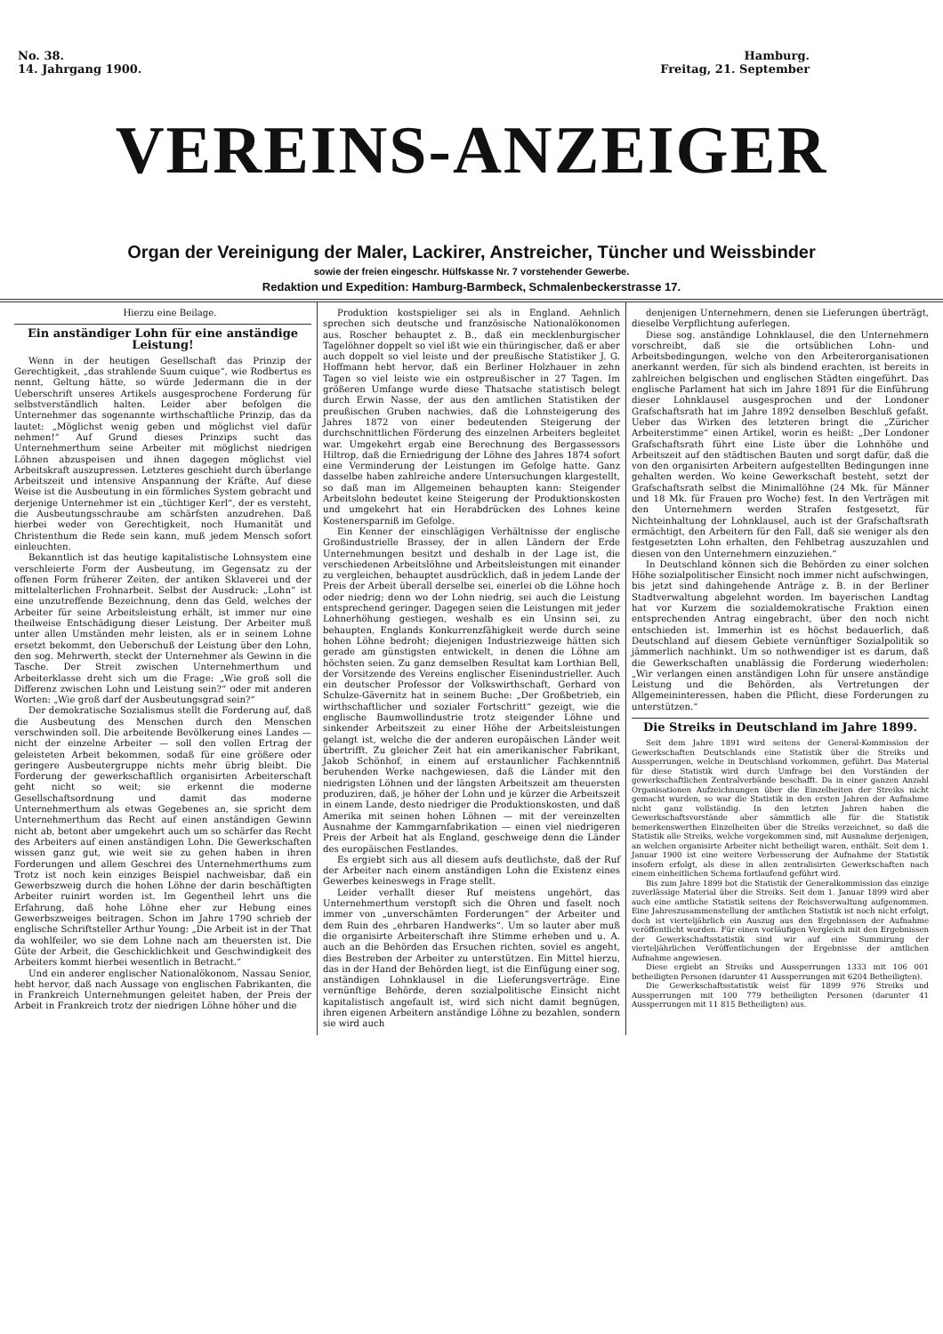No. 38.
14. Jahrgang 1900.
Hamburg.
Freitag, 21. September
VEREINS-ANZEIGER
Organ der Vereinigung der Maler, Lackirer, Anstreicher, Tüncher und Weissbinder
sowie der freien eingeschr. Hülfskasse Nr. 7 vorstehender Gewerbe.
Redaktion und Expedition: Hamburg-Barmbeck, Schmalenbeckerstrasse 17.
Hierzu eine Beilage.
Ein anständiger Lohn für eine anständige Leistung!
Wenn in der heutigen Gesellschaft das Prinzip der Gerechtigkeit, „das strahlende Suum cuique“, wie Rodbertus es nennt, Geltung hätte, so würde Jedermann die in der Ueberschrift unseres Artikels ausgesprochene Forderung für selbstverständlich halten. Leider aber befolgen die Unternehmer das sogenannte wirthschaftliche Prinzip, das da lautet: „Möglichst wenig geben und möglichst viel dafür nehmen!“ Auf Grund dieses Prinzips sucht das Unternehmerthum seine Arbeiter mit möglichst niedrigen Löhnen abzuspeisen und ihnen dagegen möglichst viel Arbeitskraft auszupressen. Letzteres geschieht durch überlange Arbeitszeit und intensive Anspannung der Kräfte. Auf diese Weise ist die Ausbeutung in ein förmliches System gebracht und derjenige Unternehmer ist ein „tüchtiger Kerl“, der es versteht, die Ausbeutungsschraube am schärfsten anzudrehen. Daß hierbei weder von Gerechtigkeit, noch Humanität und Christenthum die Rede sein kann, muß jedem Mensch sofort einleuchten.
Bekanntlich ist das heutige kapitalistische Lohnsystem eine verschleierte Form der Ausbeutung, im Gegensatz zu der offenen Form früherer Zeiten, der antiken Sklaverei und der mittelalterlichen Frohnarbeit. Selbst der Ausdruck: „Lohn“ ist eine unzutreffende Bezeichnung, denn das Geld, welches der Arbeiter für seine Arbeitsleistung erhält, ist immer nur eine theilweise Entschädigung dieser Leistung. Der Arbeiter muß unter allen Umständen mehr leisten, als er in seinem Lohne ersetzt bekommt, den Ueberschuß der Leistung über den Lohn, den sog. Mehrwerth, steckt der Unternehmer als Gewinn in die Tasche. Der Streit zwischen Unternehmerthum und Arbeiterklasse dreht sich um die Frage: „Wie groß soll die Differenz zwischen Lohn und Leistung sein?“ oder mit anderen Worten: „Wie groß darf der Ausbeutungsgrad sein?“
Der demokratische Sozialismus stellt die Forderung auf, daß die Ausbeutung des Menschen durch den Menschen verschwinden soll. Die arbeitende Bevölkerung eines Landes — nicht der einzelne Arbeiter — soll den vollen Ertrag der geleisteten Arbeit bekommen, sodaß für eine größere oder geringere Ausbeutergruppe nichts mehr übrig bleibt. Die Forderung der gewerkschaftlich organisirten Arbeiterschaft geht nicht so weit; sie erkennt die moderne Gesellschaftsordnung und damit das moderne Unternehmerthum als etwas Gegebenes an, sie spricht dem Unternehmerthum das Recht auf einen anständigen Gewinn nicht ab, betont aber umgekehrt auch um so schärfer das Recht des Arbeiters auf einen anständigen Lohn. Die Gewerkschaften wissen ganz gut, wie weit sie zu gehen haben in ihren Forderungen und allem Geschrei des Unternehmerthums zum Trotz ist noch kein einziges Beispiel nachweisbar, daß ein Gewerbszweig durch die hohen Löhne der darin beschäftigten Arbeiter ruinirt worden ist. Im Gegentheil lehrt uns die Erfahrung, daß hohe Löhne eher zur Hebung eines Gewerbszweiges beitragen. Schon im Jahre 1790 schrieb der englische Schriftsteller Arthur Young: „Die Arbeit ist in der That da wohlfeiler, wo sie dem Lohne nach am theuersten ist. Die Güte der Arbeit, die Geschicklichkeit und Geschwindigkeit des Arbeiters kommt hierbei wesentlich in Betracht.“
Und ein anderer englischer Nationalökonom, Nassau Senior, hebt hervor, daß nach Aussage von englischen Fabrikanten, die in Frankreich Unternehmungen geleitet haben, der Preis der Arbeit in Frankreich trotz der niedrigen Löhne höher und die
Produktion kostspieliger sei als in England. Aehnlich sprechen sich deutsche und französische Nationalökonomen aus. Roscher behauptet z. B., daß ein mecklenburgischer Tagelöhner doppelt so viel ißt wie ein thüringischer, daß er aber auch doppelt so viel leiste und der preußische Statistiker J. G. Hoffmann hebt hervor, daß ein Berliner Holzhauer in zehn Tagen so viel leiste wie ein ostpreußischer in 27 Tagen. Im größeren Umfange wurde diese Thatsache statistisch belegt durch Erwin Nasse, der aus den amtlichen Statistiken der preußischen Gruben nachwies, daß die Lohnsteigerung des Jahres 1872 von einer bedeutenden Steigerung der durchschnittlichen Förderung des einzelnen Arbeiters begleitet war. Umgekehrt ergab eine Berechnung des Bergassessors Hiltrop, daß die Erniedrigung der Löhne des Jahres 1874 sofort eine Verminderung der Leistungen im Gefolge hatte. Ganz dasselbe haben zahlreiche andere Untersuchungen klargestellt, so daß man im Allgemeinen behaupten kann: Steigender Arbeitslohn bedeutet keine Steigerung der Produktionskosten und umgekehrt hat ein Herabdrücken des Lohnes keine Kostenersparniß im Gefolge.
Ein Kenner der einschlägigen Verhältnisse der englische Großindustrielle Brassey, der in allen Ländern der Erde Unternehmungen besitzt und deshalb in der Lage ist, die verschiedenen Arbeitslöhne und Arbeitsleistungen mit einander zu vergleichen, behauptet ausdrücklich, daß in jedem Lande der Preis der Arbeit überall derselbe sei, einerlei ob die Löhne hoch oder niedrig; denn wo der Lohn niedrig, sei auch die Leistung entsprechend geringer. Dagegen seien die Leistungen mit jeder Lohnerhöhung gestiegen, weshalb es ein Unsinn sei, zu behaupten, Englands Konkurrenzfähigkeit werde durch seine hohen Löhne bedroht; diejenigen Industriezweige hätten sich gerade am günstigsten entwickelt, in denen die Löhne am höchsten seien. Zu ganz demselben Resultat kam Lorthian Bell, der Vorsitzende des Vereins englischer Eisenindustrieller. Auch ein deutscher Professor der Volkswirthschaft, Gerhard von Schulze-Gävernitz hat in seinem Buche: „Der Großbetrieb, ein wirthschaftlicher und sozialer Fortschritt“ gezeigt, wie die englische Baumwollindustrie trotz steigender Löhne und sinkender Arbeitszeit zu einer Höhe der Arbeitsleistungen gelangt ist, welche die der anderen europäischen Länder weit übertrifft. Zu gleicher Zeit hat ein amerikanischer Fabrikant, Jakob Schönhof, in einem auf erstaunlicher Fachkenntniß beruhenden Werke nachgewiesen, daß die Länder mit den niedrigsten Löhnen und der längsten Arbeitszeit am theuersten produziren, daß, je höher der Lohn und je kürzer die Arbeitszeit in einem Lande, desto niedriger die Produktionskosten, und daß Amerika mit seinen hohen Löhnen — mit der vereinzelten Ausnahme der Kammgarnfabrikation — einen viel niedrigeren Preis der Arbeit hat als England, geschweige denn die Länder des europäischen Festlandes.
Es ergiebt sich aus all diesem aufs deutlichste, daß der Ruf der Arbeiter nach einem anständigen Lohn die Existenz eines Gewerbes keineswegs in Frage stellt.
Leider verhallt dieser Ruf meistens ungehört, das Unternehmerthum verstopft sich die Ohren und faselt noch immer von „unverschämten Forderungen“ der Arbeiter und dem Ruin des „ehrbaren Handwerks“. Um so lauter aber muß die organisirte Arbeiterschaft ihre Stimme erheben und u. A. auch an die Behörden das Ersuchen richten, soviel es angeht, dies Bestreben der Arbeiter zu unterstützen. Ein Mittel hierzu, das in der Hand der Behörden liegt, ist die Einfügung einer sog. anständigen Lohnklausel in die Lieferungsverträge. Eine vernünftige Behörde, deren sozialpolitische Einsicht nicht kapitalistisch angefault ist, wird sich nicht damit begnügen, ihren eigenen Arbeitern anständige Löhne zu bezahlen, sondern sie wird auch
denjenigen Unternehmern, denen sie Lieferungen überträgt, dieselbe Verpflichtung auferlegen.
Diese sog. anständige Lohnklausel, die den Unternehmern vorschreibt, daß sie die ortsüblichen Lohn- und Arbeitsbedingungen, welche von den Arbeiterorganisationen anerkannt werden, für sich als bindend erachten, ist bereits in zahlreichen belgischen und englischen Städten eingeführt. Das englische Parlament hat sich im Jahre 1891 für die Einführung dieser Lohnklausel ausgesprochen und der Londoner Grafschaftsrath hat im Jahre 1892 denselben Beschluß gefaßt. Ueber das Wirken des letzteren bringt die „Züricher Arbeiterstimme“ einen Artikel, worin es heißt: „Der Londoner Grafschaftsrath führt eine Liste über die Lohnhöhe und Arbeitszeit auf den städtischen Bauten und sorgt dafür, daß die von den organisirten Arbeitern aufgestellten Bedingungen inne gehalten werden. Wo keine Gewerkschaft besteht, setzt der Grafschaftsrath selbst die Minimallöhne (24 Mk. für Männer und 18 Mk. für Frauen pro Woche) fest. In den Verträgen mit den Unternehmern werden Strafen festgesetzt, für Nichteinhaltung der Lohnklausel, auch ist der Grafschaftsrath ermächtigt, den Arbeitern für den Fall, daß sie weniger als den festgesetzten Lohn erhalten, den Fehlbetrag auszuzahlen und diesen von den Unternehmern einzuziehen.“
In Deutschland können sich die Behörden zu einer solchen Höhe sozialpolitischer Einsicht noch immer nicht aufschwingen, bis jetzt sind dahingehende Anträge z. B. in der Berliner Stadtverwaltung abgelehnt worden. Im bayerischen Landtag hat vor Kurzem die sozialdemokratische Fraktion einen entsprechenden Antrag eingebracht, über den noch nicht entschieden ist. Immerhin ist es höchst bedauerlich, daß Deutschland auf diesem Gebiete vernünftiger Sozialpolitik so jämmerlich nachhinkt. Um so nothwendiger ist es darum, daß die Gewerkschaften unablässig die Forderung wiederholen: „Wir verlangen einen anständigen Lohn für unsere anständige Leistung und die Behörden, als Vertretungen der Allgemeininteressen, haben die Pflicht, diese Forderungen zu unterstützen.“
Die Streiks in Deutschland im Jahre 1899.
Seit dem Jahre 1891 wird seitens der General-Kommission der Gewerkschaften Deutschlands eine Statistik über die Streiks und Aussperrungen, welche in Deutschland vorkommen, geführt. Das Material für diese Statistik wird durch Umfrage bei den Vorständen der gewerkschaftlichen Zentralverbände beschafft. Da in einer ganzen Anzahl Organisationen Aufzeichnungen über die Einzelheiten der Streiks nicht gemacht wurden, so war die Statistik in den ersten Jahren der Aufnahme nicht ganz vollständig. In den letzten Jahren haben die Gewerkschaftsvorstände aber sämmtlich alle für die Statistik bemerkenswerthen Einzelheiten über die Streiks verzeichnet, so daß die Statistik alle Streiks, welche vorgekommen sind, mit Ausnahme derjenigen, an welchen organisirte Arbeiter nicht betheiligt waren, enthält. Seit dem 1. Januar 1900 ist eine weitere Verbesserung der Aufnahme der Statistik insofern erfolgt, als diese in allen zentralisirten Gewerkschaften nach einem einheitlichen Schema fortlaufend geführt wird.
Bis zum Jahre 1899 bot die Statistik der Generalkommission das einzige zuverlässige Material über die Streiks. Seit dem 1. Januar 1899 wird aber auch eine amtliche Statistik seitens der Reichsverwaltung aufgenommen. Eine Jahreszusammenstellung der amtlichen Statistik ist noch nicht erfolgt, doch ist vierteljährlich ein Auszug aus den Ergebnissen der Aufnahme veröffentlicht worden. Für einen vorläufigen Vergleich mit den Ergebnissen der Gewerkschaftsstatistik sind wir auf eine Summirung der vierteljährlichen Veröffentlichungen der Ergebnisse der amtlichen Aufnahme angewiesen.
Diese ergiebt an Streiks und Aussperrungen 1333 mit 106 001 betheiligten Personen (darunter 41 Aussperrungen mit 6204 Betheiligten).
Die Gewerkschaftsstatistik weist für 1899 976 Streiks und Aussperrungen mit 100 779 betheiligten Personen (darunter 41 Aussperrungen mit 11 815 Betheiligten) aus.